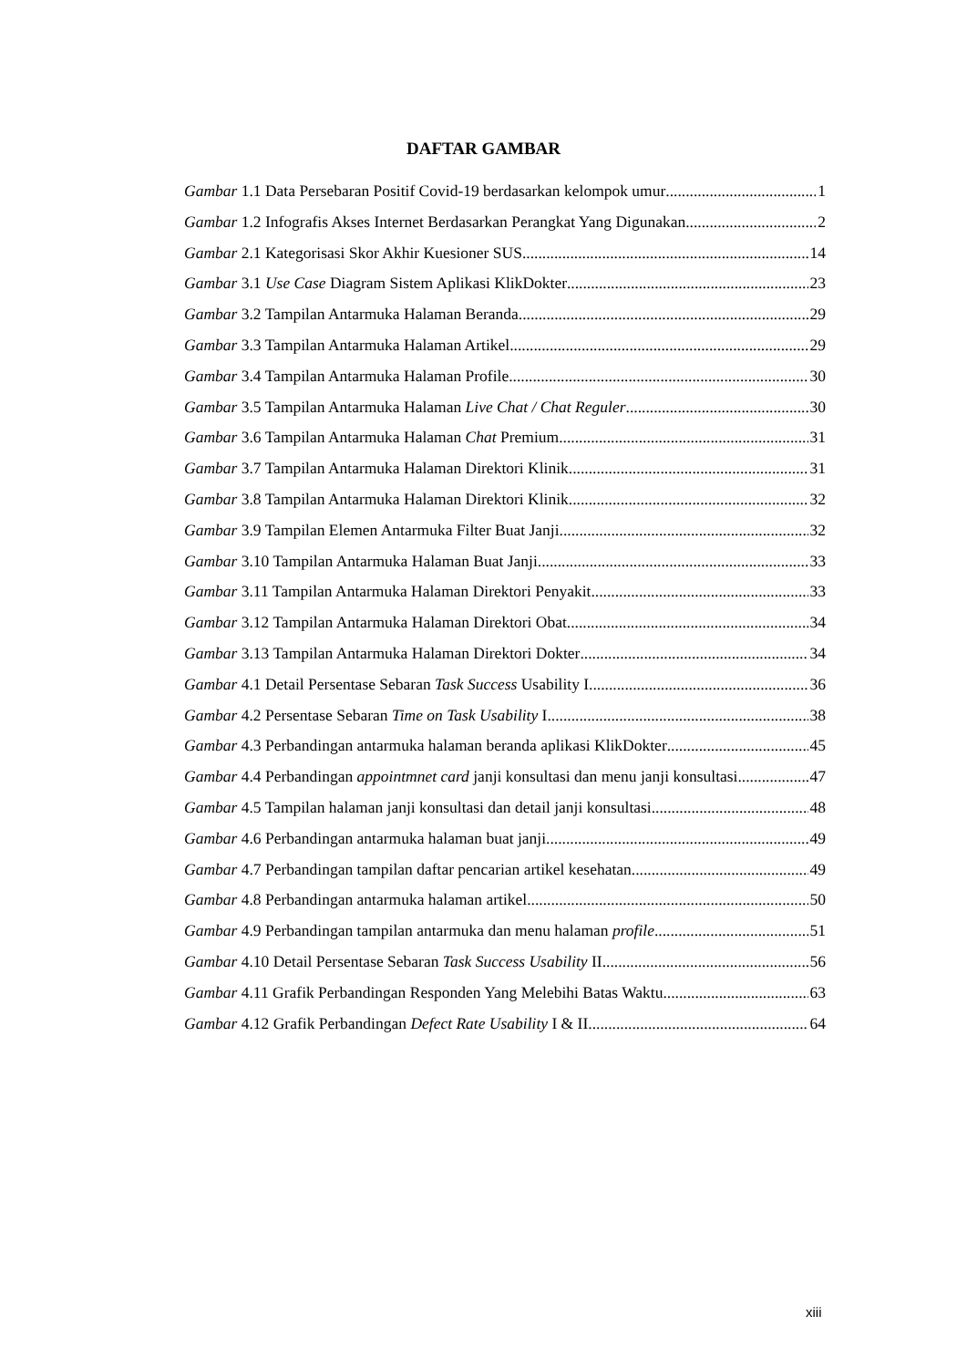DAFTAR GAMBAR
Gambar 1.1 Data Persebaran Positif Covid-19 berdasarkan kelompok umur 1
Gambar 1.2 Infografis Akses Internet Berdasarkan Perangkat Yang Digunakan 2
Gambar 2.1 Kategorisasi Skor Akhir Kuesioner SUS 14
Gambar 3.1 Use Case Diagram Sistem Aplikasi KlikDokter 23
Gambar 3.2 Tampilan Antarmuka Halaman Beranda 29
Gambar 3.3 Tampilan Antarmuka Halaman Artikel 29
Gambar 3.4 Tampilan Antarmuka Halaman Profile 30
Gambar 3.5 Tampilan Antarmuka Halaman Live Chat / Chat Reguler 30
Gambar 3.6 Tampilan Antarmuka Halaman Chat Premium 31
Gambar 3.7 Tampilan Antarmuka Halaman Direktori Klinik 31
Gambar 3.8 Tampilan Antarmuka Halaman Direktori Klinik 32
Gambar 3.9 Tampilan Elemen Antarmuka Filter Buat Janji 32
Gambar 3.10 Tampilan Antarmuka Halaman Buat Janji 33
Gambar 3.11 Tampilan Antarmuka Halaman Direktori Penyakit 33
Gambar 3.12 Tampilan Antarmuka Halaman Direktori Obat 34
Gambar 3.13 Tampilan Antarmuka Halaman Direktori Dokter 34
Gambar 4.1 Detail Persentase Sebaran Task Success Usability I 36
Gambar 4.2 Persentase Sebaran Time on Task Usability I 38
Gambar 4.3 Perbandingan antarmuka halaman beranda aplikasi KlikDokter 45
Gambar 4.4 Perbandingan appointmnet card janji konsultasi dan menu janji konsultasi 47
Gambar 4.5 Tampilan halaman janji konsultasi dan detail janji konsultasi 48
Gambar 4.6 Perbandingan antarmuka halaman buat janji 49
Gambar 4.7 Perbandingan tampilan daftar pencarian artikel kesehatan 49
Gambar 4.8 Perbandingan antarmuka halaman artikel 50
Gambar 4.9 Perbandingan tampilan antarmuka dan menu halaman profile 51
Gambar 4.10 Detail Persentase Sebaran Task Success Usability II 56
Gambar 4.11 Grafik Perbandingan Responden Yang Melebihi Batas Waktu 63
Gambar 4.12 Grafik Perbandingan Defect Rate Usability I & II 64
xiii